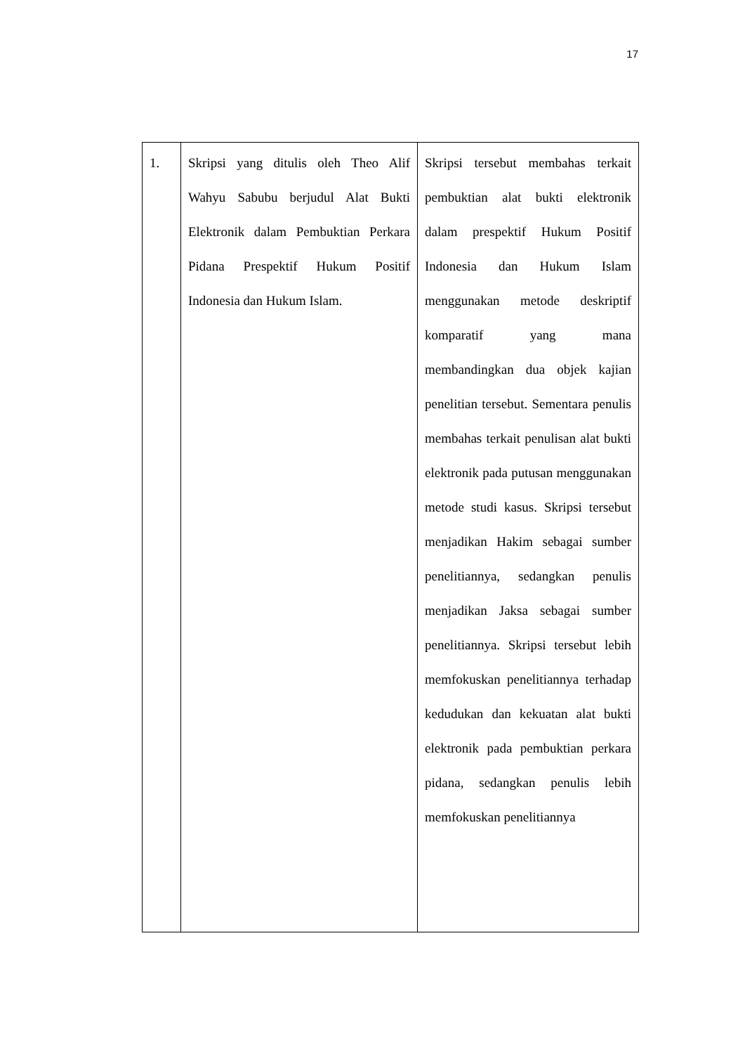17
| 1. | Skripsi yang ditulis oleh Theo Alif Wahyu Sabubu berjudul Alat Bukti Elektronik dalam Pembuktian Perkara Pidana Prespektif Hukum Positif Indonesia dan Hukum Islam. | Skripsi tersebut membahas terkait pembuktian alat bukti elektronik dalam prespektif Hukum Positif Indonesia dan Hukum Islam menggunakan metode deskriptif komparatif yang mana membandingkan dua objek kajian penelitian tersebut. Sementara penulis membahas terkait penulisan alat bukti elektronik pada putusan menggunakan metode studi kasus. Skripsi tersebut menjadikan Hakim sebagai sumber penelitiannya, sedangkan penulis menjadikan Jaksa sebagai sumber penelitiannya. Skripsi tersebut lebih memfokuskan penelitiannya terhadap kedudukan dan kekuatan alat bukti elektronik pada pembuktian perkara pidana, sedangkan penulis lebih memfokuskan penelitiannya |